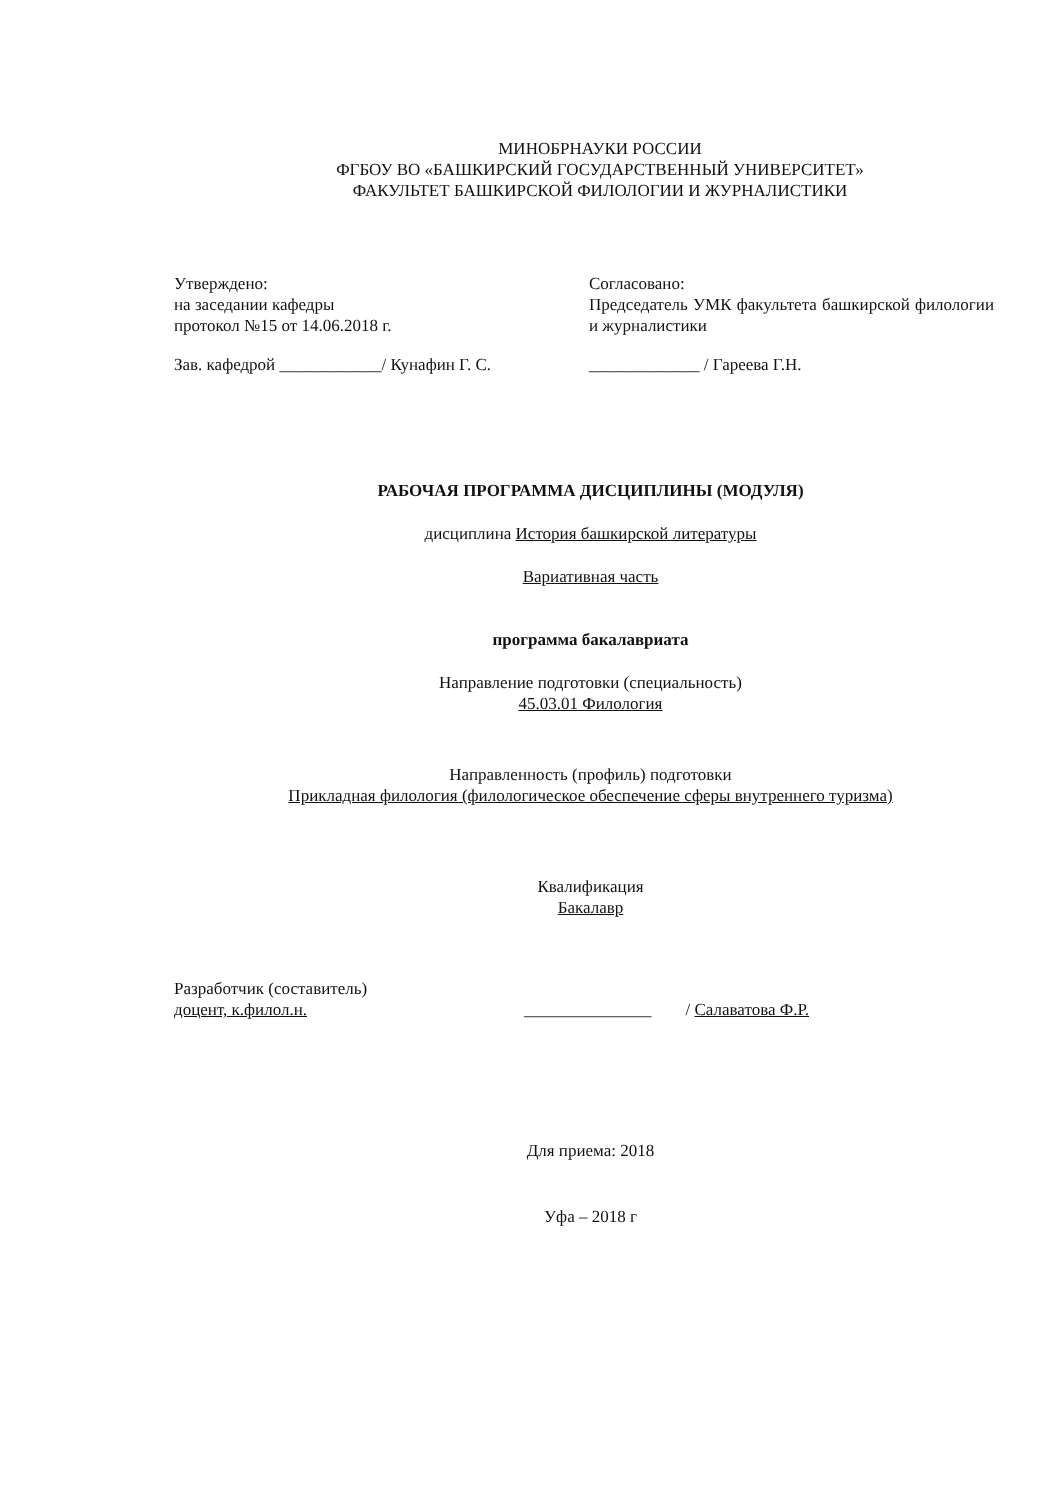МИНОБРНАУКИ РОССИИ
ФГБОУ ВО «БАШКИРСКИЙ ГОСУДАРСТВЕННЫЙ УНИВЕРСИТЕТ»
ФАКУЛЬТЕТ БАШКИРСКОЙ ФИЛОЛОГИИ И ЖУРНАЛИСТИКИ
Утверждено:
на заседании кафедры
протокол №15 от 14.06.2018 г.
Зав. кафедрой ____________/ Кунафин Г. С.
Согласовано:
Председатель УМК факультета башкирской филологии и журналистики
_____________ / Гареева Г.Н.
РАБОЧАЯ ПРОГРАММА ДИСЦИПЛИНЫ (МОДУЛЯ)
дисциплина История башкирской литературы
Вариативная часть
программа бакалавриата
Направление подготовки (специальность)
45.03.01 Филология
Направленность (профиль) подготовки
Прикладная филология (филологическое обеспечение сферы внутреннего туризма)
Квалификация
Бакалавр
Разработчик (составитель)
доцент, к.филол.н.
_______________ / Салаватова Ф.Р.
Для приема: 2018
Уфа – 2018 г